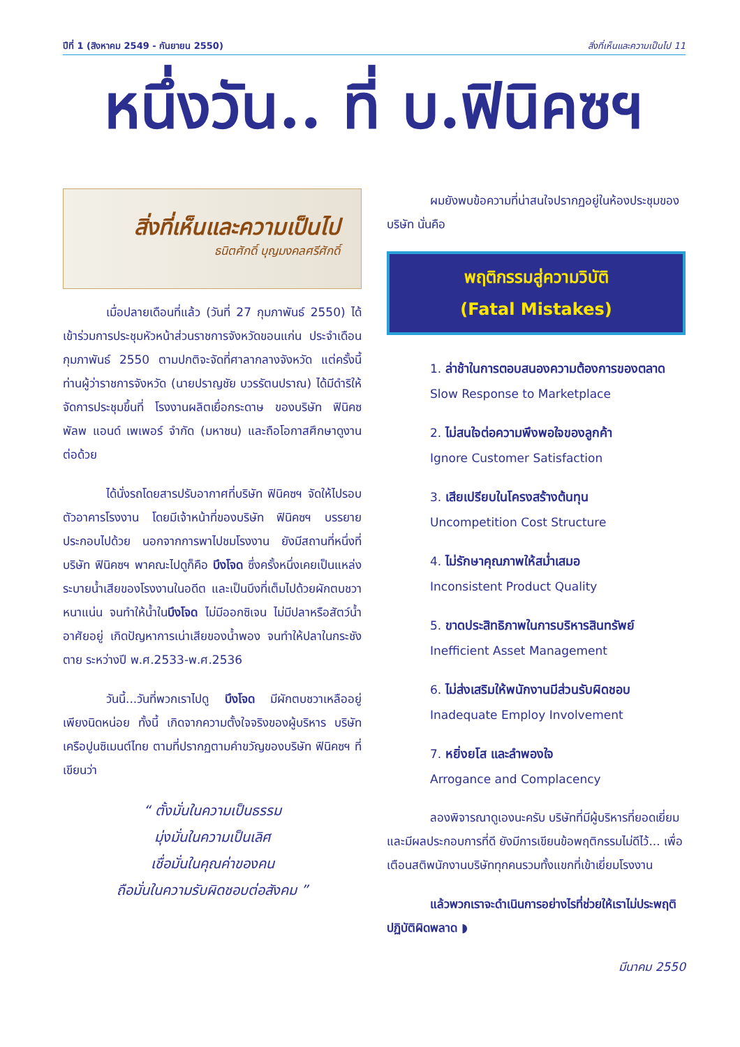ปีที่ 1 (สิงหาคม 2549 - กันยายน 2550) สิ่งที่เห็นและความเป็นไป 11
หนึ่งวัน.. ที่ บ.ฟินิคซฯ
สิ่งที่เห็นและความเป็นไป
ธนิตศักดิ์ บุญมงคลศรีศักดิ์
เมื่อปลายเดือนที่แล้ว (วันที่ 27 กุมภาพันธ์ 2550) ได้เข้าร่วมการประชุมหัวหน้าส่วนราชการจังหวัดขอนแก่น ประจำเดือนกุมภาพันธ์ 2550 ตามปกติจะจัดที่ศาลากลางจังหวัด แต่ครั้งนี้ท่านผู้ว่าราชการจังหวัด (นายปราญชัย บวรรัตนปราณ) ได้มีดำริให้จัดการประชุมขึ้นที่ โรงงานผลิตเยื่อกระดาษ ของบริษัท ฟินิคซ พัลพ แอนด์ เพเพอร์ จำกัด (มหาชน) และถือโอกาสศึกษาดูงานต่อด้วย
ได้นั่งรถโดยสารปรับอากาศที่บริษัท ฟินิคซฯ จัดให้ไปรอบตัวอาคารโรงงาน โดยมีเจ้าหน้าที่ของบริษัท ฟินิคซฯ บรรยายประกอบไปด้วย นอกจากการพาไปชมโรงงาน ยังมีสถานที่หนึ่งที่บริษัท ฟินิคซฯ พาคณะไปดูก็คือ บึงโจด ซึ่งครั้งหนึ่งเคยเป็นแหล่งระบายน้ำเสียของโรงงานในอดีต และเป็นบึงที่เต็มไปด้วยผักตบชวาหนาแน่น จนทำให้น้ำในบึงโจด ไม่มีออกซิเจน ไม่มีปลาหรือสัตว์น้ำอาศัยอยู่ เกิดปัญหาการเน่าเสียของน้ำพอง จนทำให้ปลาในกระชังตาย ระหว่างปี พ.ศ.2533-พ.ศ.2536
วันนี้...วันที่พวกเราไปดู บึงโจด มีผักตบชวาเหลืออยู่เพียงนิดหน่อย ทั้งนี้ เกิดจากความตั้งใจจริงของผู้บริหาร บริษัท เครือปูนซิเมนต์ไทย ตามที่ปรากฏตามคำขวัญของบริษัท ฟินิคซฯ ที่เขียนว่า
“ ตั้งมั่นในความเป็นธรรม
มุ่งมั่นในความเป็นเลิศ
เชื่อมั่นในคุณค่าของคน
ถือมั่นในความรับผิดชอบต่อสังคม ”
ผมยังพบข้อความที่น่าสนใจปรากฏอยู่ในห้องประชุมของบริษัท นั่นคือ
พฤติกรรมสู่ความวิบัติ
(Fatal Mistakes)
1. ล่าช้าในการตอบสนองความต้องการของตลาด
Slow Response to Marketplace
2. ไม่สนใจต่อความพึงพอใจของลูกค้า
Ignore Customer Satisfaction
3. เสียเปรียบในโครงสร้างต้นทุน
Uncompetition Cost Structure
4. ไม่รักษาคุณภาพให้สม่ำเสมอ
Inconsistent Product Quality
5. ขาดประสิทธิภาพในการบริหารสินทรัพย์
Inefficient Asset Management
6. ไม่ส่งเสริมให้พนักงานมีส่วนรับผิดชอบ
Inadequate Employ Involvement
7. หยิ่งยโส และลำพองใจ
Arrogance and Complacency
ลองพิจารณาดูเองนะครับ บริษัทที่มีผู้บริหารที่ยอดเยี่ยมและมีผลประกอบการที่ดี ยังมีการเขียนข้อพฤติกรรมไม่ดีไว้... เพื่อเตือนสติพนักงานบริษัททุกคนรวมทั้งแขกที่เข้าเยี่ยมโรงงาน
แล้วพวกเราจะดำเนินการอย่างไรที่ช่วยให้เราไม่ประพฤติ ปฏิบัติผิดพลาด ◗
มีนาคม 2550